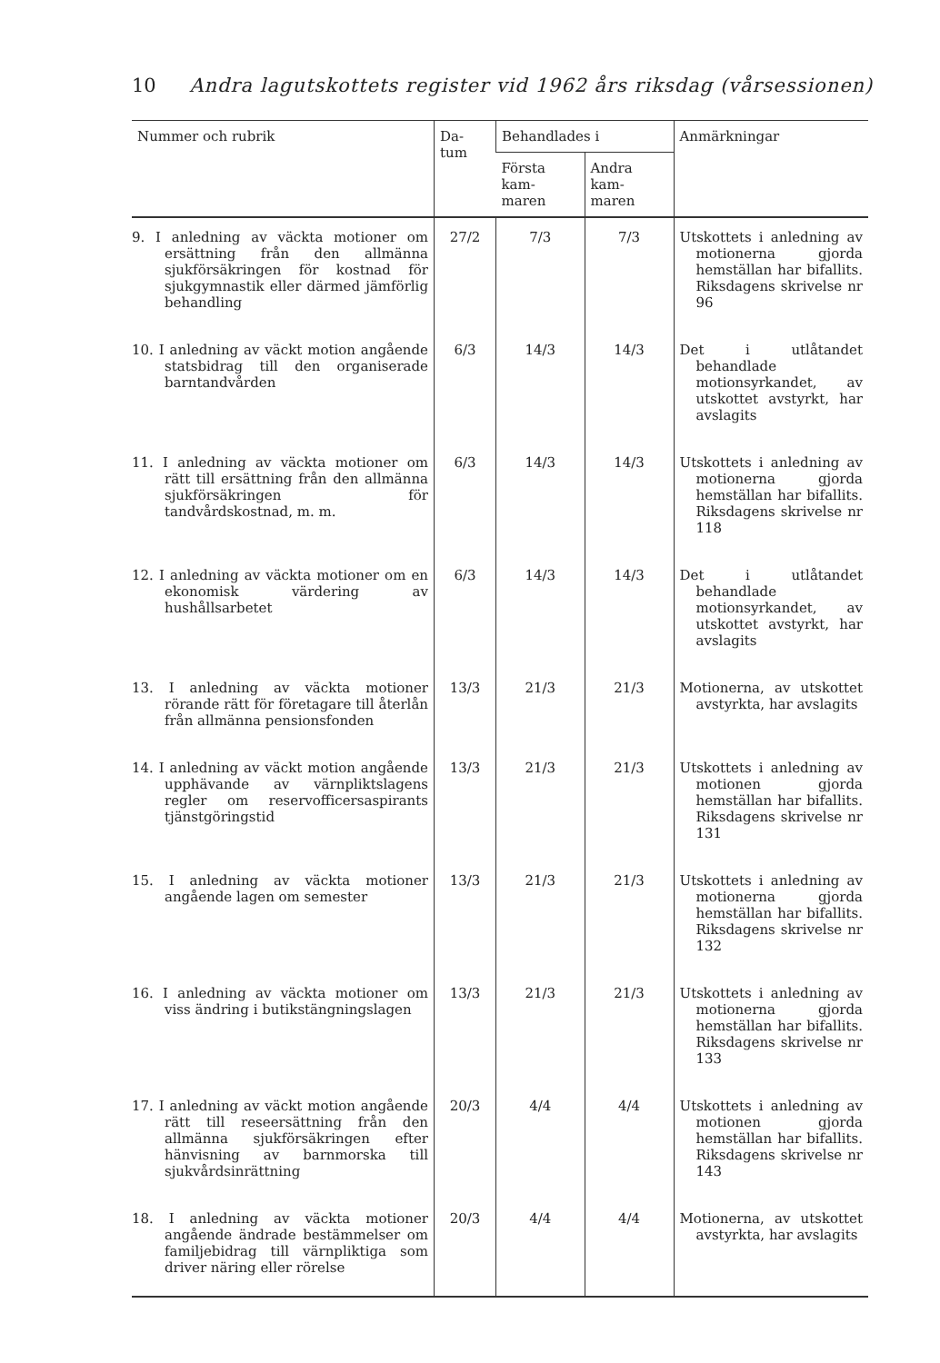10 Andra lagutskottets register vid 1962 års riksdag (vårsessionen)
| Nummer och rubrik | Da- tum | Behandlades i | | Anmärkningar |
| --- | --- | --- | --- | --- |
| | | Första kam- maren | Andra kam- maren | |
| 9. I anledning av väckta motioner om ersättning från den allmänna sjukförsäkringen för kostnad för sjukgymnastik eller därmed jämförlig behandling | 27/2 | 7/3 | 7/3 | Utskottets i anledning av motionerna gjorda hemställan har bifallits. Riksdagens skrivelse nr 96 |
| 10. I anledning av väckt motion angående statsbidrag till den organiserade barntandvården | 6/3 | 14/3 | 14/3 | Det i utlåtandet behandlade motionsyrkandet, av utskottet avstyrkt, har avslagits |
| 11. I anledning av väckta motioner om rätt till ersättning från den allmänna sjukförsäkringen för tandvårdskostnad, m. m. | 6/3 | 14/3 | 14/3 | Utskottets i anledning av motionerna gjorda hemställan har bifallits. Riksdagens skrivelse nr 118 |
| 12. I anledning av väckta motioner om en ekonomisk värdering av hushållsarbetet | 6/3 | 14/3 | 14/3 | Det i utlåtandet behandlade motionsyrkandet, av utskottet avstyrkt, har avslagits |
| 13. I anledning av väckta motioner rörande rätt för företagare till återlån från allmänna pensionsfonden | 13/3 | 21/3 | 21/3 | Motionerna, av utskottet avstyrkta, har avslagits |
| 14. I anledning av väckt motion angående upphävande av värnpliktslagens regler om reservofficersaspirants tjänstgöringstid | 13/3 | 21/3 | 21/3 | Utskottets i anledning av motionen gjorda hemställan har bifallits. Riksdagens skrivelse nr 131 |
| 15. I anledning av väckta motioner angående lagen om semester | 13/3 | 21/3 | 21/3 | Utskottets i anledning av motionerna gjorda hemställan har bifallits. Riksdagens skrivelse nr 132 |
| 16. I anledning av väckta motioner om viss ändring i butikstängningslagen | 13/3 | 21/3 | 21/3 | Utskottets i anledning av motionerna gjorda hemställan har bifallits. Riksdagens skrivelse nr 133 |
| 17. I anledning av väckt motion angående rätt till reseersättning från den allmänna sjukförsäkringen efter hänvisning av barnmorska till sjukvårdsinrättning | 20/3 | 4/4 | 4/4 | Utskottets i anledning av motionen gjorda hemställan har bifallits. Riksdagens skrivelse nr 143 |
| 18. I anledning av väckta motioner angående ändrade bestämmelser om familjebidrag till värnpliktiga som driver näring eller rörelse | 20/3 | 4/4 | 4/4 | Motionerna, av utskottet avstyrkta, har avslagits |